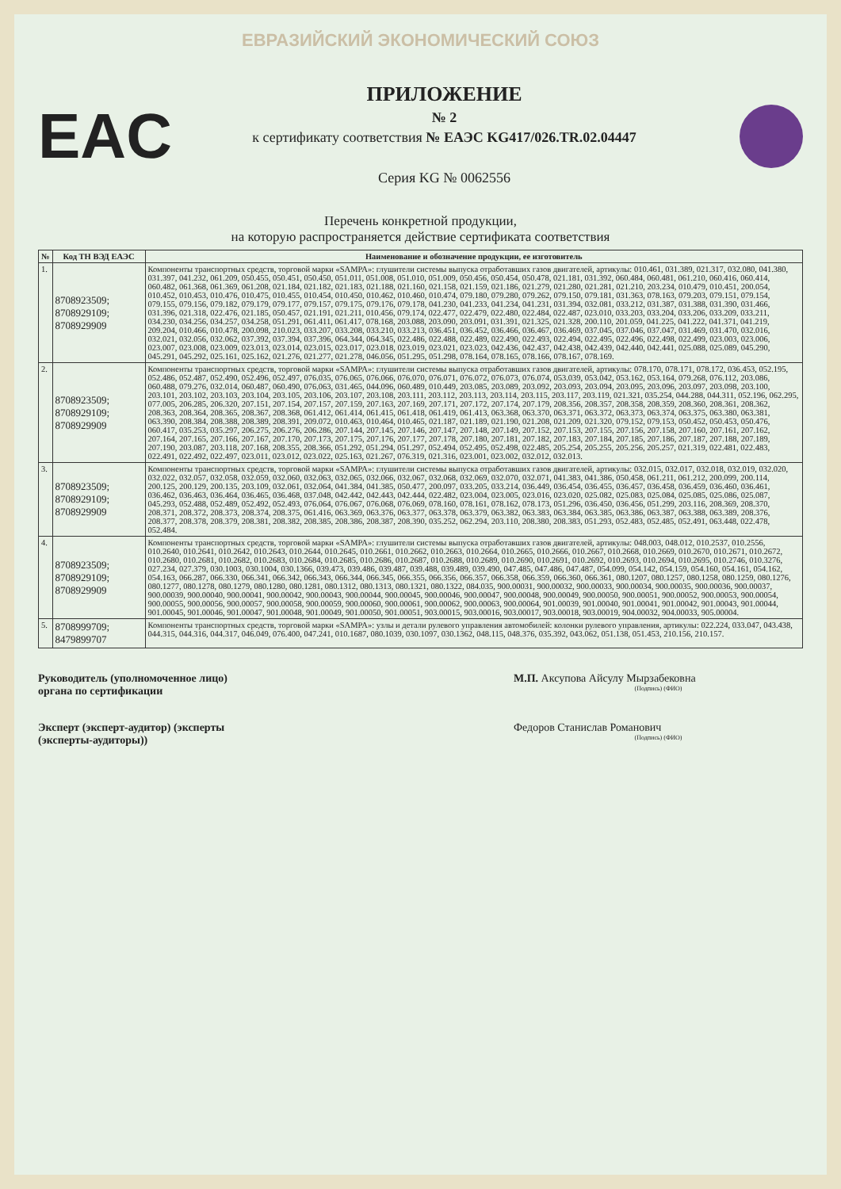ЕВРАЗИЙСКИЙ ЭКОНОМИЧЕСКИЙ СОЮЗ
EAC
ПРИЛОЖЕНИЕ
№ 2
к сертификату соответствия № ЕАЭС KG417/026.TR.02.04447
Серия KG № 0062556
Перечень конкретной продукции,
на которую распространяется действие сертификата соответствия
| № | Код ТН ВЭД ЕАЭС | Наименование и обозначение продукции, ее изготовитель |
| --- | --- | --- |
| 1. | 8708923509; 8708929109; 8708929909 | Компоненты транспортных средств, торговой марки «SAMPA»: глушители системы выпуска отработавших газов двигателей, артикулы: 010.461, 031.389, 021.317, 032.080, 041.380, 031.397, 041.232, 061.209, 050.455, 050.451, 050.450, 051.011, 051.008, 051.010, 051.009, 050.456, 050.454, 050.478, 021.181, 031.392, 060.484, 060.481, 061.210, 060.416, 060.414, 060.482, 061.368, 061.369, 061.208, 021.184, 021.182, 021.183, 021.188, 021.160, 021.158, 021.159, 021.186, 021.279, 021.280, 021.281, 021.210, 203.234, 010.479, 010.451, 200.054, 010.452, 010.453, 010.476, 010.475, 010.455, 010.454, 010.450, 010.462, 010.460, 010.474, 079.180, 079.280, 079.262, 079.150, 079.181, 031.363, 078.163, 079.203, 079.151, 079.154, 079.155, 079.156, 079.182, 079.179, 079.177, 079.157, 079.175, 079.176, 079.178, 041.230, 041.233, 041.234, 041.231, 031.394, 032.081, 033.212, 031.387, 031.388, 031.390, 031.466, 031.396, 021.318, 022.476, 021.185, 050.457, 021.191, 021.211, 010.456, 079.174, 022.477, 022.479, 022.480, 022.484, 022.487, 023.010, 033.203, 033.204, 033.206, 033.209, 033.211, 034.230, 034.256, 034.257, 034.258, 051.291, 061.411, 061.417, 078.168, 203.088, 203.090, 203.091, 031.391, 021.325, 021.328, 200.110, 201.059, 041.225, 041.222, 041.371, 041.219, 209.204, 010.466, 010.478, 200.098, 210.023, 033.207, 033.208, 033.210, 033.213, 036.451, 036.452, 036.466, 036.467, 036.469, 037.045, 037.046, 037.047, 031.469, 031.470, 032.016, 032.021, 032.056, 032.062, 037.392, 037.394, 037.396, 064.344, 064.345, 022.486, 022.488, 022.489, 022.490, 022.493, 022.494, 022.495, 022.496, 022.498, 022.499, 023.003, 023.006, 023.007, 023.008, 023.009, 023.013, 023.014, 023.015, 023.017, 023.018, 023.019, 023.021, 023.023, 042.436, 042.437, 042.438, 042.439, 042.440, 042.441, 025.088, 025.089, 045.290, 045.291, 045.292, 025.161, 025.162, 021.276, 021.277, 021.278, 046.056, 051.295, 051.298, 078.164, 078.165, 078.166, 078.167, 078.169. |
| 2. | 8708923509; 8708929109; 8708929909 | Компоненты транспортных средств, торговой марки «SAMPA»: глушители системы выпуска отработавших газов двигателей, артикулы: 078.170, 078.171, 078.172, 036.453, 052.195, 052.486, 052.487, 052.490, 052.496, 052.497, 076.035, 076.065, 076.066, 076.070, 076.071, 076.072, 076.073, 076.074, 053.039, 053.042, 053.162, 053.164, 079.268, 076.112, 203.086, 060.488, 079.276, 032.014, 060.487, 060.490, 076.063, 031.465, 044.096, 060.489, 010.449, 203.085, 203.089, 203.092, 203.093, 203.094, 203.095, 203.096, 203.097, 203.098, 203.100, 203.101, 203.102, 203.103, 203.104, 203.105, 203.106, 203.107, 203.108, 203.111, 203.112, 203.113, 203.114, 203.115, 203.117, 203.119, 021.321, 035.254, 044.288, 044.311, 052.196, 062.295, 077.005, 206.285, 206.320, 207.151, 207.154, 207.157, 207.159, 207.163, 207.169, 207.171, 207.172, 207.174, 207.179, 208.356, 208.357, 208.358, 208.359, 208.360, 208.361, 208.362, 208.363, 208.364, 208.365, 208.367, 208.368, 061.412, 061.414, 061.415, 061.418, 061.419, 061.413, 063.368, 063.370, 063.371, 063.372, 063.373, 063.374, 063.375, 063.380, 063.381, 063.390, 208.384, 208.388, 208.389, 208.391, 209.072, 010.463, 010.464, 010.465, 021.187, 021.189, 021.190, 021.208, 021.209, 021.320, 079.152, 079.153, 050.452, 050.453, 050.476, 060.417, 035.253, 035.297, 206.275, 206.276, 206.286, 207.144, 207.145, 207.146, 207.147, 207.148, 207.149, 207.152, 207.153, 207.155, 207.156, 207.158, 207.160, 207.161, 207.162, 207.164, 207.165, 207.166, 207.167, 207.170, 207.173, 207.175, 207.176, 207.177, 207.178, 207.180, 207.181, 207.182, 207.183, 207.184, 207.185, 207.186, 207.187, 207.188, 207.189, 207.190, 203.087, 203.118, 207.168, 208.355, 208.366, 051.292, 051.294, 051.297, 052.494, 052.495, 052.498, 022.485, 205.254, 205.255, 205.256, 205.257, 021.319, 022.481, 022.483, 022.491, 022.492, 022.497, 023.011, 023.012, 023.022, 025.163, 021.267, 076.319, 021.316, 023.001, 023.002, 032.012, 032.013. |
| 3. | 8708923509; 8708929109; 8708929909 | Компоненты транспортных средств, торговой марки «SAMPA»: глушители системы выпуска отработавших газов двигателей, артикулы: 032.015, 032.017, 032.018, 032.019, 032.020, 032.022, 032.057, 032.058, 032.059, 032.060, 032.063, 032.065, 032.066, 032.067, 032.068, 032.069, 032.070, 032.071, 041.383, 041.386, 050.458, 061.211, 061.212, 200.099, 200.114, 200.125, 200.129, 200.135, 203.109, 032.061, 032.064, 041.384, 041.385, 050.477, 200.097, 033.205, 033.214, 036.449, 036.454, 036.455, 036.457, 036.458, 036.459, 036.460, 036.461, 036.462, 036.463, 036.464, 036.465, 036.468, 037.048, 042.442, 042.443, 042.444, 022.482, 023.004, 023.005, 023.016, 023.020, 025.082, 025.083, 025.084, 025.085, 025.086, 025.087, 045.293, 052.488, 052.489, 052.492, 052.493, 076.064, 076.067, 076.068, 076.069, 078.160, 078.161, 078.162, 078.173, 051.296, 036.450, 036.456, 051.299, 203.116, 208.369, 208.370, 208.371, 208.372, 208.373, 208.374, 208.375, 061.416, 063.369, 063.376, 063.377, 063.378, 063.379, 063.382, 063.383, 063.384, 063.385, 063.386, 063.387, 063.388, 063.389, 208.376, 208.377, 208.378, 208.379, 208.381, 208.382, 208.385, 208.386, 208.387, 208.390, 035.252, 062.294, 203.110, 208.380, 208.383, 051.293, 052.483, 052.485, 052.491, 063.448, 022.478, 052.484. |
| 4. | 8708923509; 8708929109; 8708929909 | Компоненты транспортных средств, торговой марки «SAMPA»: глушители системы выпуска отработавших газов двигателей, артикулы: 048.003, 048.012, 010.2537, 010.2556, 010.2640, 010.2641, 010.2642, 010.2643, 010.2644, 010.2645, 010.2661, 010.2662, 010.2663, 010.2664, 010.2665, 010.2666, 010.2667, 010.2668, 010.2669, 010.2670, 010.2671, 010.2672, 010.2680, 010.2681, 010.2682, 010.2683, 010.2684, 010.2685, 010.2686, 010.2687, 010.2688, 010.2689, 010.2690, 010.2691, 010.2692, 010.2693, 010.2694, 010.2695, 010.2746, 010.3276, 027.234, 027.379, 030.1003, 030.1004, 030.1366, 039.473, 039.486, 039.487, 039.488, 039.489, 039.490, 047.485, 047.486, 047.487, 054.099, 054.142, 054.159, 054.160, 054.161, 054.162, 054.163, 066.287, 066.330, 066.341, 066.342, 066.343, 066.344, 066.345, 066.355, 066.356, 066.357, 066.358, 066.359, 066.360, 066.361, 080.1207, 080.1257, 080.1258, 080.1259, 080.1276, 080.1277, 080.1278, 080.1279, 080.1280, 080.1281, 080.1312, 080.1313, 080.1321, 080.1322, 084.035, 900.00031, 900.00032, 900.00033, 900.00034, 900.00035, 900.00036, 900.00037, 900.00039, 900.00040, 900.00041, 900.00042, 900.00043, 900.00044, 900.00045, 900.00046, 900.00047, 900.00048, 900.00049, 900.00050, 900.00051, 900.00052, 900.00053, 900.00054, 900.00055, 900.00056, 900.00057, 900.00058, 900.00059, 900.00060, 900.00061, 900.00062, 900.00063, 900.00064, 901.00039, 901.00040, 901.00041, 901.00042, 901.00043, 901.00044, 901.00045, 901.00046, 901.00047, 901.00048, 901.00049, 901.00050, 901.00051, 903.00015, 903.00016, 903.00017, 903.00018, 903.00019, 904.00032, 904.00033, 905.00004. |
| 5. | 8708999709; 8479899707 | Компоненты транспортных средств, торговой марки «SAMPA»: узлы и детали рулевого управления автомобилей: колонки рулевого управления, артикулы: 022.224, 033.047, 043.438, 044.315, 044.316, 044.317, 046.049, 076.400, 047.241, 010.1687, 080.1039, 030.1097, 030.1362, 048.115, 048.376, 035.392, 043.062, 051.138, 051.453, 210.156, 210.157. |
Руководитель (уполномоченное лицо) органа по сертификации
М.П. Аксупова Айсулу Мырзабековна
(Подпись) (ФИО)
Эксперт (эксперт-аудитор) (эксперты (эксперты-аудиторы))
Федоров Станислав Романович
(Подпись) (ФИО)